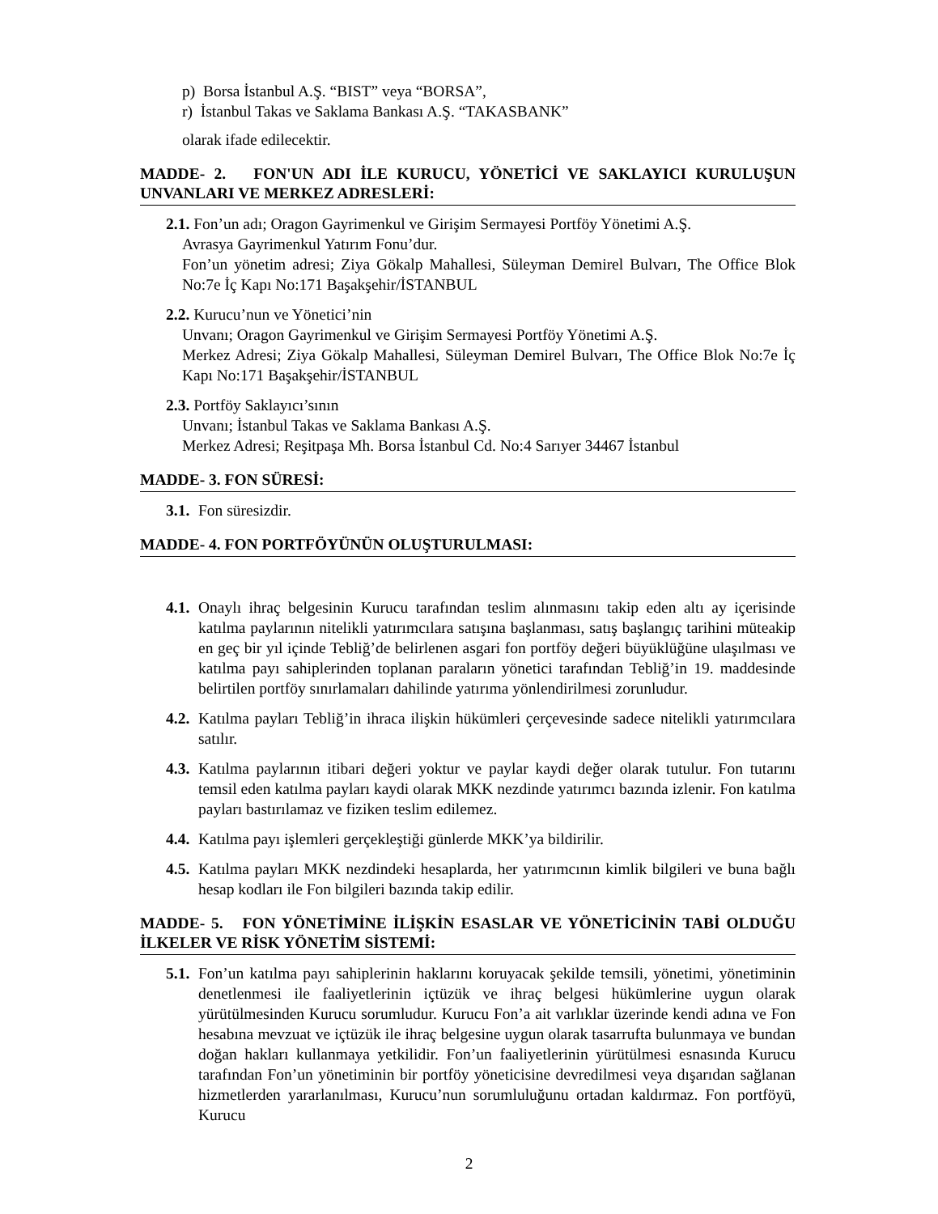p) Borsa İstanbul A.Ş. “BIST” veya “BORSA”,
r) İstanbul Takas ve Saklama Bankası A.Ş. “TAKASBANK”
olarak ifade edilecektir.
MADDE- 2. FON'UN ADI İLE KURUCU, YÖNETİCİ VE SAKLAYICI KURULUŞUN UNVANLARI VE MERKEZ ADRESLERİ:
2.1. Fon’un adı; Oragon Gayrimenkul ve Girişim Sermayesi Portföy Yönetimi A.Ş.
Avrasya Gayrimenkul Yatırım Fonu’dur.
Fon’un yönetim adresi; Ziya Gökalp Mahallesi, Süleyman Demirel Bulvarı, The Office Blok No:7e İç Kapı No:171 Başakşehir/İSTANBUL
2.2. Kurucu’nun ve Yönetici’nin
Unvanı; Oragon Gayrimenkul ve Girişim Sermayesi Portföy Yönetimi A.Ş.
Merkez Adresi; Ziya Gökalp Mahallesi, Süleyman Demirel Bulvarı, The Office Blok No:7e İç Kapı No:171 Başakşehir/İSTANBUL
2.3. Portföy Saklayıcı’sının
Unvanı; İstanbul Takas ve Saklama Bankası A.Ş.
Merkez Adresi; Reşitpaşa Mh. Borsa İstanbul Cd. No:4 Sarıyer 34467 İstanbul
MADDE- 3. FON SÜRESİ:
3.1. Fon süresizdir.
MADDE- 4. FON PORTFÖYÜNÜN OLUŞTURULMASI:
4.1. Onaylı ihraç belgesinin Kurucu tarafından teslim alınmasını takip eden altı ay içerisinde katılma paylarının nitelikli yatırımcılara satışına başlanması, satış başlangıç tarihini müteakip en geç bir yıl içinde Tebliğ’de belirlenen asgari fon portföy değeri büyüklüğüne ulaşılması ve katılma payı sahiplerinden toplanan paraların yönetici tarafından Tebliğ’in 19. maddesinde belirtilen portföy sınırlamaları dahilinde yatırıma yönlendirilmesi zorunludur.
4.2. Katılma payları Tebliğ’in ihraca ilişkin hükümleri çerçevesinde sadece nitelikli yatırımcılara satılır.
4.3. Katılma paylarının itibari değeri yoktur ve paylar kaydi değer olarak tutulur. Fon tutarını temsil eden katılma payları kaydi olarak MKK nezdinde yatırımcı bazında izlenir. Fon katılma payları bastırılamaz ve fiziken teslim edilemez.
4.4. Katılma payı işlemleri gerçekleştiği günlerde MKK’ya bildirilir.
4.5. Katılma payları MKK nezdindeki hesaplarda, her yatırımcının kimlik bilgileri ve buna bağlı hesap kodları ile Fon bilgileri bazında takip edilir.
MADDE- 5. FON YÖNETİMİNE İLİŞKİN ESASLAR VE YÖNETİCİNİN TABİ OLDUĞU İLKELER VE RİSK YÖNETİM SİSTEMİ:
5.1. Fon’un katılma payı sahiplerinin haklarını koruyacak şekilde temsili, yönetimi, yönetiminin denetlenmesi ile faaliyetlerinin içtüzük ve ihraç belgesi hükümlerine uygun olarak yürütülmesinden Kurucu sorumludur. Kurucu Fon’a ait varlıklar üzerinde kendi adına ve Fon hesabına mevzuat ve içtüzük ile ihraç belgesine uygun olarak tasarrufta bulunmaya ve bundan doğan hakları kullanmaya yetkilidir. Fon’un faaliyetlerinin yürütülmesi esnasında Kurucu tarafından Fon’un yönetiminin bir portföy yöneticisine devredilmesi veya dışarıdan sağlanan hizmetlerden yararlanılması, Kurucu’nun sorumluluğunu ortadan kaldırmaz. Fon portföyü, Kurucu
2